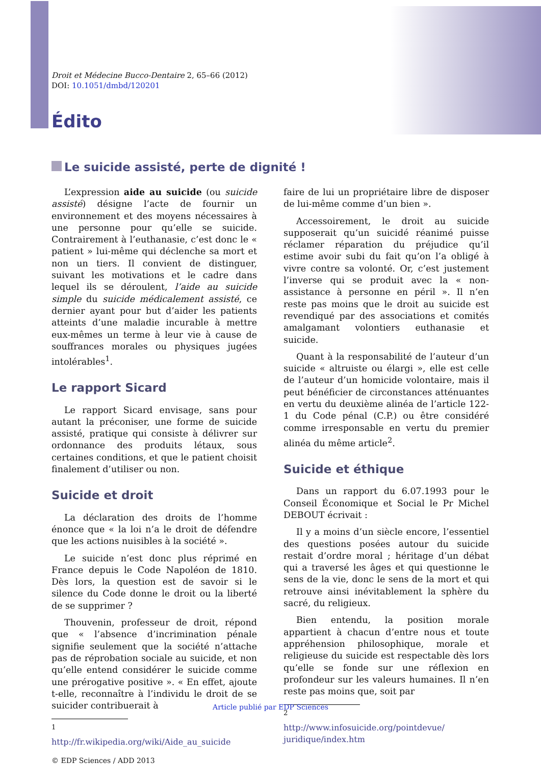Droit et Médecine Bucco-Dentaire 2, 65–66 (2012)
DOI: 10.1051/dmbd/120201
Édito
Le suicide assisté, perte de dignité !
L’expression aide au suicide (ou suicide assisté) désigne l’acte de fournir un environnement et des moyens nécessaires à une personne pour qu’elle se suicide. Contrairement à l’euthanasie, c’est donc le « patient » lui-même qui déclenche sa mort et non un tiers. Il convient de distinguer, suivant les motivations et le cadre dans lequel ils se déroulent, l’aide au suicide simple du suicide médicalement assisté, ce dernier ayant pour but d’aider les patients atteints d’une maladie incurable à mettre eux-mêmes un terme à leur vie à cause de souffrances morales ou physiques jugées intolérables<sup>1</sup>.
Le rapport Sicard
Le rapport Sicard envisage, sans pour autant la préconiser, une forme de suicide assisté, pratique qui consiste à délivrer sur ordonnance des produits létaux, sous certaines conditions, et que le patient choisit finalement d’utiliser ou non.
Suicide et droit
La déclaration des droits de l’homme énonce que « la loi n’a le droit de défendre que les actions nuisibles à la société ».
Le suicide n’est donc plus réprimé en France depuis le Code Napoléon de 1810. Dès lors, la question est de savoir si le silence du Code donne le droit ou la liberté de se supprimer ?
Thouvenin, professeur de droit, répond que « l’absence d’incrimination pénale signifie seulement que la société n’attache pas de réprobation sociale au suicide, et non qu’elle entend considérer le suicide comme une prérogative positive ». « En effet, ajoute t-elle, reconnaître à l’individu le droit de se suicider contribuerait à
<sup>1</sup> http://fr.wikipedia.org/wiki/Aide_au_suicide
© EDP Sciences / ADD 2013
faire de lui un propriétaire libre de disposer de lui-même comme d’un bien ».
Accessoirement, le droit au suicide supposerait qu’un suicidé réanimé puisse réclamer réparation du préjudice qu’il estime avoir subi du fait qu’on l’a obligé à vivre contre sa volonté. Or, c’est justement l’inverse qui se produit avec la « non-assistance à personne en péril ». Il n’en reste pas moins que le droit au suicide est revendiqué par des associations et comités amalgamant volontiers euthanasie et suicide.
Quant à la responsabilité de l’auteur d’un suicide « altruiste ou élargi », elle est celle de l’auteur d’un homicide volontaire, mais il peut bénéficier de circonstances atténuantes en vertu du deuxième alinéa de l’article 122-1 du Code pénal (C.P.) ou être considéré comme irresponsable en vertu du premier alinéa du même article<sup>2</sup>.
Suicide et éthique
Dans un rapport du 6.07.1993 pour le Conseil Économique et Social le Pr Michel DEBOUT écrivait :
Il y a moins d’un siècle encore, l’essentiel des questions posées autour du suicide restait d’ordre moral ; héritage d’un débat qui a traversé les âges et qui questionne le sens de la vie, donc le sens de la mort et qui retrouve ainsi inévitablement la sphère du sacré, du religieux.
Bien entendu, la position morale appartient à chacun d’entre nous et toute appréhension philosophique, morale et religieuse du suicide est respectable dès lors qu’elle se fonde sur une réflexion en profondeur sur les valeurs humaines. Il n’en reste pas moins que, soit par
<sup>2</sup> http://www.infosuicide.org/pointdevue/ juridique/index.htm
Article publié par EDP Sciences